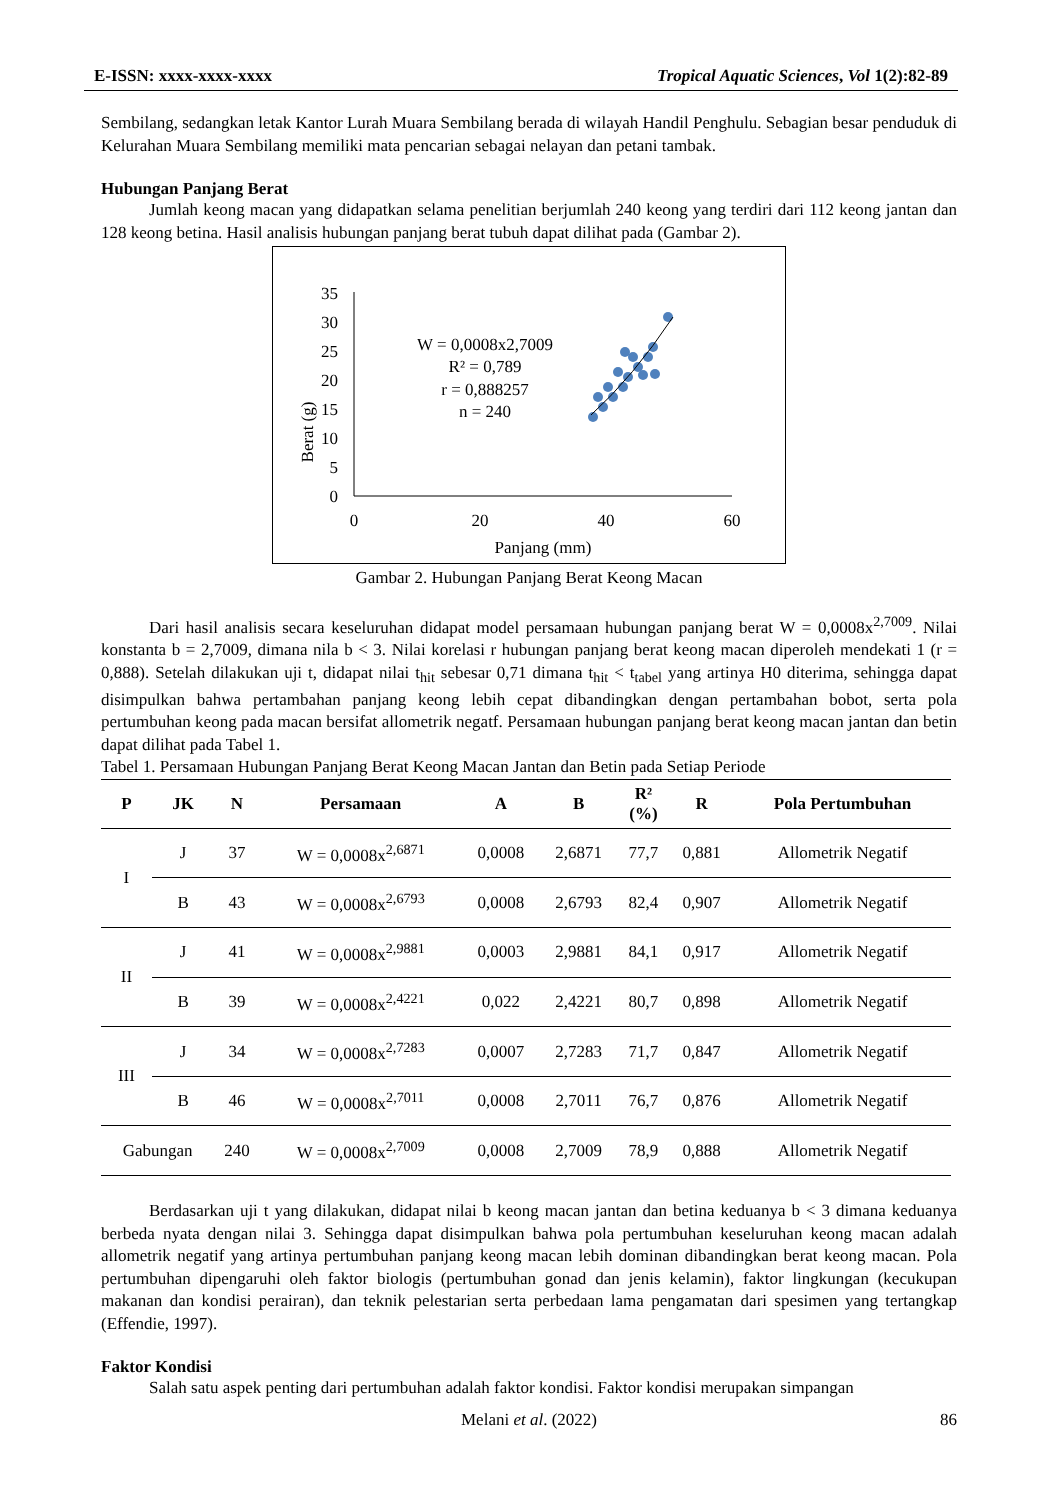E-ISSN: xxxx-xxxx-xxxx Tropical Aquatic Sciences, Vol 1(2):82-89
Sembilang, sedangkan letak Kantor Lurah Muara Sembilang berada di wilayah Handil Penghulu. Sebagian besar penduduk di Kelurahan Muara Sembilang memiliki mata pencarian sebagai nelayan dan petani tambak.
Hubungan Panjang Berat
Jumlah keong macan yang didapatkan selama penelitian berjumlah 240 keong yang terdiri dari 112 keong jantan dan 128 keong betina. Hasil analisis hubungan panjang berat tubuh dapat dilihat pada (Gambar 2).
Berat (g)
35
30
25
20
15
10
5
0
0
20
40
60
Panjang (mm)
W = 0,0008x2,7009
R² = 0,789
r = 0,888257
n = 240
Gambar 2. Hubungan Panjang Berat Keong Macan
Dari hasil analisis secara keseluruhan didapat model persamaan hubungan panjang berat W = 0,0008x<sup>2,7009</sup>. Nilai konstanta b = 2,7009, dimana nila b < 3. Nilai korelasi r hubungan panjang berat keong macan diperoleh mendekati 1 (r = 0,888). Setelah dilakukan uji t, didapat nilai t<sub>hit</sub> sebesar 0,71 dimana t<sub>hit</sub> < t<sub>tabel</sub> yang artinya H0 diterima, sehingga dapat disimpulkan bahwa pertambahan panjang keong lebih cepat dibandingkan dengan pertambahan bobot, serta pola pertumbuhan keong pada macan bersifat allometrik negatf. Persamaan hubungan panjang berat keong macan jantan dan betin dapat dilihat pada Tabel 1.
Tabel 1. Persamaan Hubungan Panjang Berat Keong Macan Jantan dan Betin pada Setiap Periode
| P | JK | N | Persamaan | A | B | R² (%) | R | Pola Pertumbuhan |
| --- | --- | --- | --- | --- | --- | --- | --- | --- |
| I | J | 37 | W = 0,0008x<sup>2,6871</sup> | 0,0008 | 2,6871 | 77,7 | 0,881 | Allometrik Negatif |
| | B | 43 | W = 0,0008x<sup>2,6793</sup> | 0,0008 | 2,6793 | 82,4 | 0,907 | Allometrik Negatif |
| II | J | 41 | W = 0,0008x<sup>2,9881</sup> | 0,0003 | 2,9881 | 84,1 | 0,917 | Allometrik Negatif |
| | B | 39 | W = 0,0008x<sup>2,4221</sup> | 0,022 | 2,4221 | 80,7 | 0,898 | Allometrik Negatif |
| III | J | 34 | W = 0,0008x<sup>2,7283</sup> | 0,0007 | 2,7283 | 71,7 | 0,847 | Allometrik Negatif |
| | B | 46 | W = 0,0008x<sup>2,7011</sup> | 0,0008 | 2,7011 | 76,7 | 0,876 | Allometrik Negatif |
| Gabungan | | 240 | W = 0,0008x<sup>2,7009</sup> | 0,0008 | 2,7009 | 78,9 | 0,888 | Allometrik Negatif |
Berdasarkan uji t yang dilakukan, didapat nilai b keong macan jantan dan betina keduanya b < 3 dimana keduanya berbeda nyata dengan nilai 3. Sehingga dapat disimpulkan bahwa pola pertumbuhan keseluruhan keong macan adalah allometrik negatif yang artinya pertumbuhan panjang keong macan lebih dominan dibandingkan berat keong macan. Pola pertumbuhan dipengaruhi oleh faktor biologis (pertumbuhan gonad dan jenis kelamin), faktor lingkungan (kecukupan makanan dan kondisi perairan), dan teknik pelestarian serta perbedaan lama pengamatan dari spesimen yang tertangkap (Effendie, 1997).
Faktor Kondisi
Salah satu aspek penting dari pertumbuhan adalah faktor kondisi. Faktor kondisi merupakan simpangan
Melani et al. (2022) 86